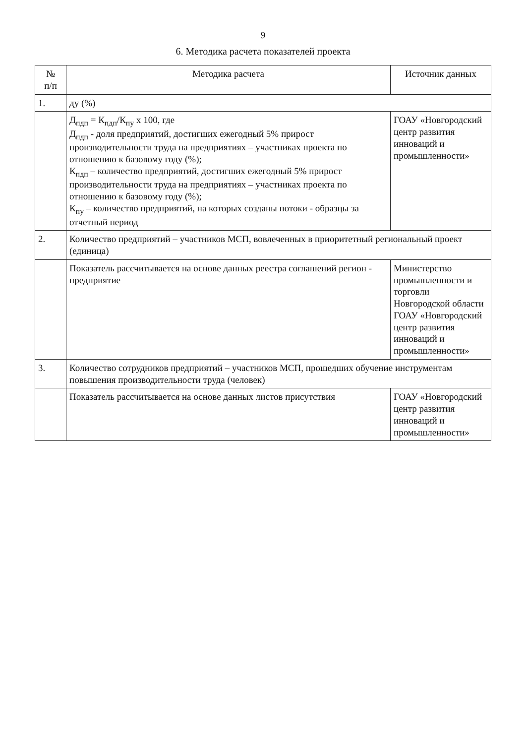9
6. Методика расчета показателей проекта
| № п/п | Методика расчета | Источник данных |
| --- | --- | --- |
| 1. | ду (%) | |
| | Д<sub>пдп</sub> = К<sub>пдп</sub>/К<sub>пу</sub> х 100, где Д<sub>пдп</sub> - доля предприятий, достигших ежегодный 5% прирост производительности труда на предприятиях – участниках проекта по отношению к базовому году (%); К<sub>пдп</sub> – количество предприятий, достигших ежегодный 5% прирост производительности труда на предприятиях – участниках проекта по отношению к базовому году (%); К<sub>пу</sub> – количество предприятий, на которых созданы потоки - образцы за отчетный период | ГОАУ «Новгородский центр развития инноваций и промышленности» |
| 2. | Количество предприятий – участников МСП, вовлеченных в приоритетный региональный проект (единица) | |
| | Показатель рассчитывается на основе данных реестра соглашений регион - предприятие | Министерство промышленности и торговли Новгородской области ГОАУ «Новгородский центр развития инноваций и промышленности» |
| 3. | Количество сотрудников предприятий – участников МСП, прошедших обучение инструментам повышения производительности труда (человек) | |
| | Показатель рассчитывается на основе данных листов присутствия | ГОАУ «Новгородский центр развития инноваций и промышленности» |